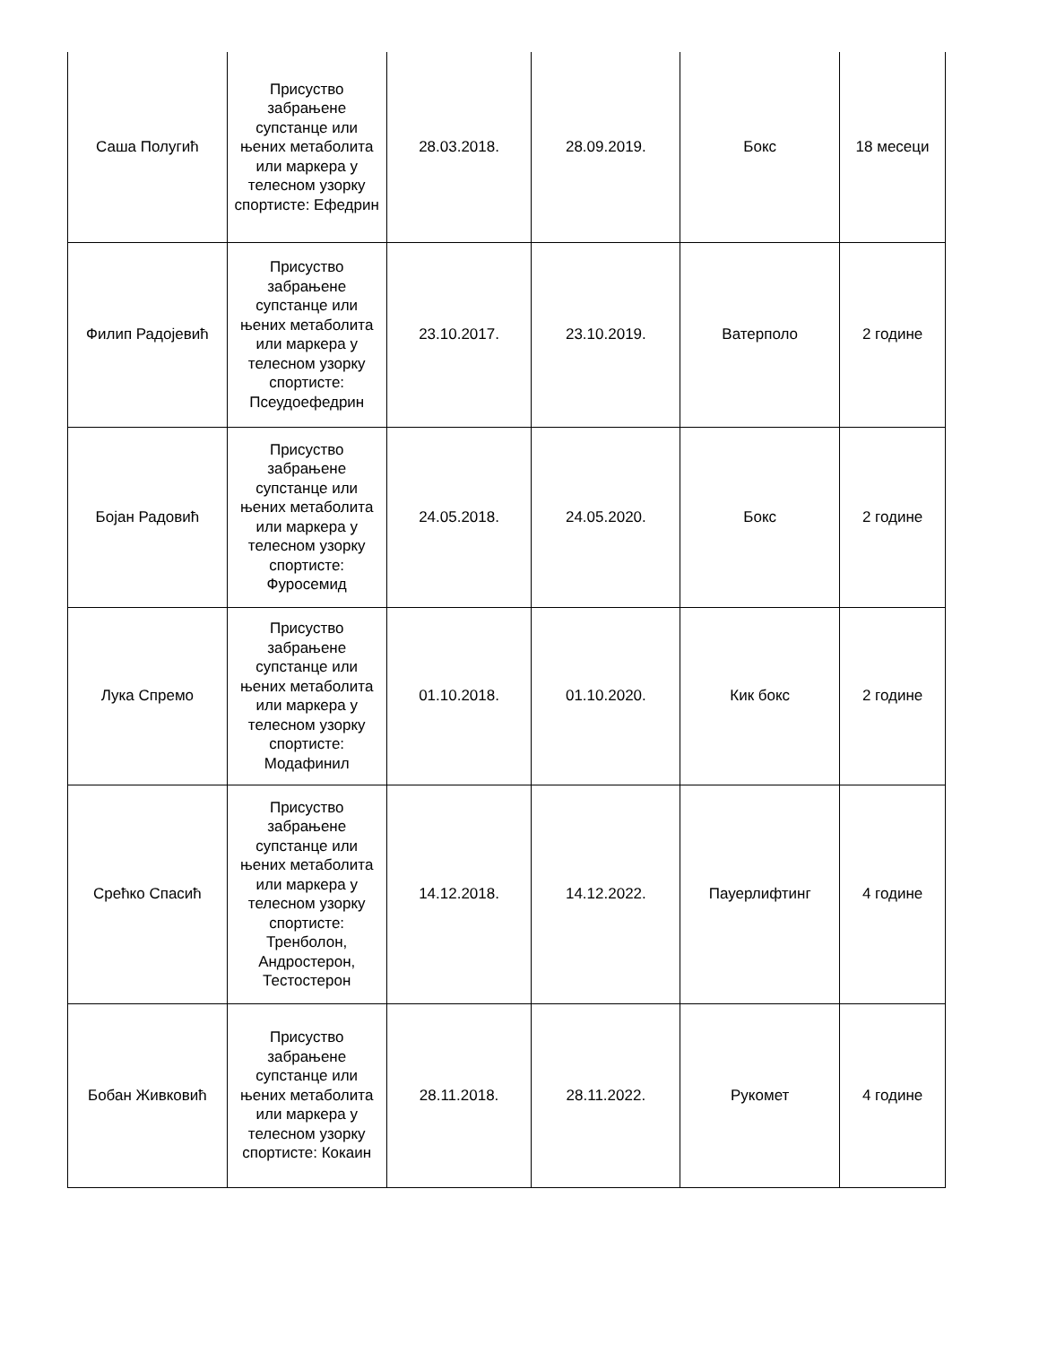| Саша Полугић | Присуство забрањене супстанце или њених метаболита или маркера у телесном узорку спортисте: Ефедрин | 28.03.2018. | 28.09.2019. | Бокс | 18 месеци |
| Филип Радојевић | Присуство забрањене супстанце или њених метаболита или маркера у телесном узорку спортисте: Псеудоефедрин | 23.10.2017. | 23.10.2019. | Ватерполо | 2 године |
| Бојан Радовић | Присуство забрањене супстанце или њених метаболита или маркера у телесном узорку спортисте: Фуросемид | 24.05.2018. | 24.05.2020. | Бокс | 2 године |
| Лука Спремо | Присуство забрањене супстанце или њених метаболита или маркера у телесном узорку спортисте: Модафинил | 01.10.2018. | 01.10.2020. | Кик бокс | 2 године |
| Срећко Спасић | Присуство забрањене супстанце или њених метаболита или маркера у телесном узорку спортисте: Тренболон, Андростерон, Тестостерон | 14.12.2018. | 14.12.2022. | Пауерлифтинг | 4 године |
| Бобан Живковић | Присуство забрањене супстанце или њених метаболита или маркера у телесном узорку спортисте: Кокаин | 28.11.2018. | 28.11.2022. | Рукомет | 4 године |